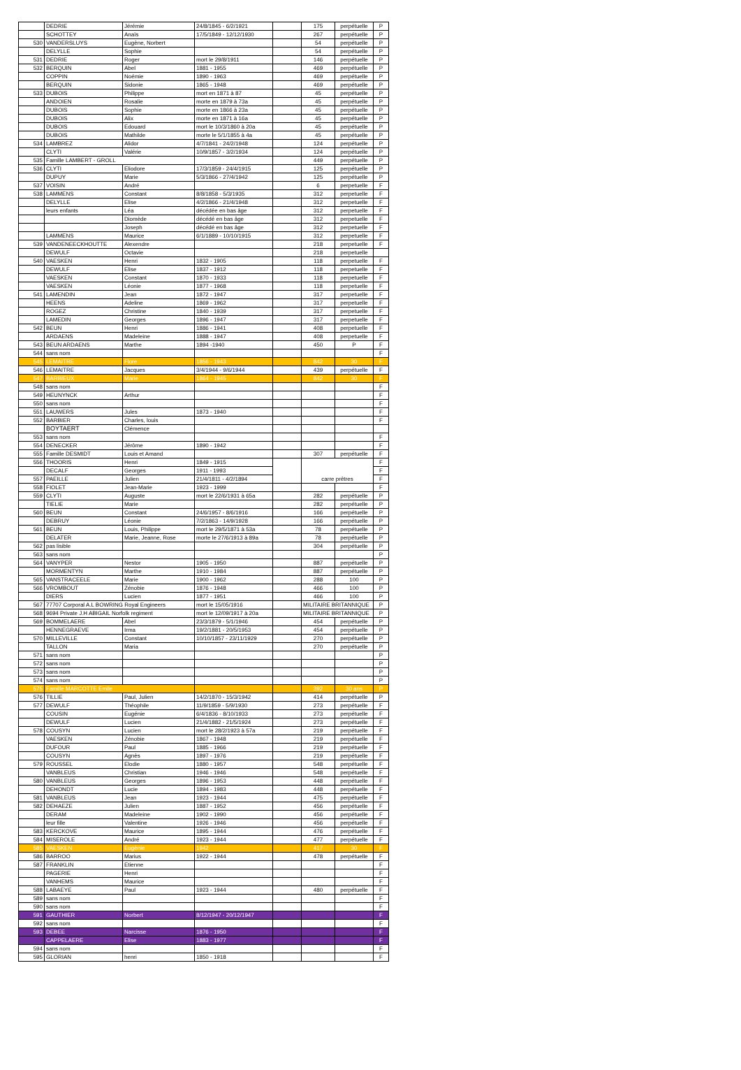| | DEDRIE | Jérémie | 24/8/1845 - 6/2/1921 | | 175 | perpétuelle | P |
| | SCHOTTEY | Anaïs | 17/5/1849 - 12/12/1930 | | 267 | perpétuelle | P |
| 530 | VANDERSLUYS | Eugène, Norbert | | | 54 | perpétuelle | P |
| | DELYLLE | Sophie | | | 54 | perpétuelle | P |
| 531 | DEDRIE | Roger | mort le 29/8/1911 | | 146 | perpétuelle | P |
| 532 | BERQUIN | Abel | 1881 - 1955 | | 469 | perpétuelle | P |
| | COPPIN | Noémie | 1890 - 1963 | | 469 | perpétuelle | P |
| | BERQUIN | Sidonie | 1865 - 1948 | | 469 | perpétuelle | P |
| 533 | DUBOIS | Philippe | mort en 1871 à 87 | | 45 | perpétuelle | P |
| | ANDOIEN | Rosalie | morte en 1879 à 73a | | 45 | perpétuelle | P |
| | DUBOIS | Sophie | morte en 1866 à 23a | | 45 | perpétuelle | P |
| | DUBOIS | Alix | morte en 1871 à 16a | | 45 | perpétuelle | P |
| | DUBOIS | Edouard | mort le 10/3/1860 à 20a | | 45 | perpétuelle | P |
| | DUBOIS | Mathilde | morte le 5/1/1855 à 4a | | 45 | perpétuelle | P |
| 534 | LAMBREZ | Alidor | 4/7/1841 - 24/2/1948 | | 124 | perpétuelle | P |
| | CLYTI | Valérie | 10/9/1857 - 3/2/1934 | | 124 | perpétuelle | P |
| 535 | Famille LAMBERT - GROLL | | | | 449 | perpétuelle | P |
| 536 | CLYTI | Eliodore | 17/3/1859 - 24/4/1915 | | 125 | perpétuelle | P |
| | DUPUY | Marie | 5/3/1866 - 27/4/1942 | | 125 | perpétuelle | P |
| 537 | VOISIN | André | | | 6 | perpetuelle | F |
| 538 | LAMMENS | Constant | 8/8/1858 - 5/3/1935 | | 312 | perpetuelle | F |
| | DELYLLE | Elise | 4/2/1866 - 21/4/1948 | | 312 | perpetuelle | F |
| | leurs enfants | Léa | décédée en bas âge | | 312 | perpetuelle | F |
| | | Diomède | décédé en bas âge | | 312 | perpetuelle | F |
| | | Joseph | décédé en bas âge | | 312 | perpetuelle | F |
| | LAMMENS | Maurice | 6/1/1889 - 10/10/1915 | | 312 | perpetuelle | F |
| 539 | VANDENEECKHOUTTE | Alexendre | | | 218 | perpetuelle | F |
| | DEWULF | Octavie | | | 218 | perpetuelle | |
| 540 | VAESKEN | Henri | 1832 - 1905 | | 118 | perpetuelle | F |
| | DEWULF | Elise | 1837 - 1912 | | 118 | perpetuelle | F |
| | VAESKEN | Constant | 1870 - 1933 | | 118 | perpetuelle | F |
| | VAESKEN | Léonie | 1877 - 1968 | | 118 | perpetuelle | F |
| 541 | LAMENDIN | Jean | 1872 - 1947 | | 317 | perpetuelle | F |
| | HEENS | Adeline | 1869 - 1962 | | 317 | perpetuelle | F |
| | ROGEZ | Christine | 1840 - 1939 | | 317 | perpetuelle | F |
| | LAMEDIN | Georges | 1896 - 1947 | | 317 | perpetuelle | F |
| 542 | BEUN | Henri | 1886 - 1941 | | 408 | perpetuelle | F |
| | ARDAENS | Madeleine | 1888 - 1947 | | 408 | perpetuelle | F |
| 543 | BEUN ARDAENS | Marthe | 1894 -1940 | | 450 | P | F |
| 544 | sans nom | | | | | | F |
| 545 | LEMAITRE | Flore | 1856 - 1943 | | 842 | 30 | F |
| 546 | LEMAITRE | Jacques | 3/4/1944 - 9/6/1944 | | 439 | perpétuelle | F |
| 547 | BARBIEUX | Marie | 1864 - 1945 | | 842 | 30 | F |
| 548 | sans nom | | | | | | F |
| 549 | HEUNYNCK | Arthur | | | | | F |
| 550 | sans nom | | | | | | F |
| 551 | LAUWERS | Jules | 1873 - 1940 | | | | F |
| 552 | BARBIER | Charles, louis | | | | | F |
| | BOYTAERT | Clémence | | | | | |
| 553 | sans nom | | | | | | F |
| 554 | DENECKER | Jérôme | 1890 - 1942 | | | | F |
| 555 | Famille DESMIDT | Louis et Amand | | | 307 | perpétuelle | F |
| 556 | THOORIS | Henri | 1849 - 1915 | | carre prêtres | | F |
| | DECALF | Georges | 1911 - 1993 | | | | F |
| 557 | PAEILLE | Julien | 21/4/1811 - 4/2/1894 | | | | F |
| 558 | FIOLET | Jean-Marie | 1923 - 1999 | | | | F |
| 559 | CLYTI | Auguste | mort le 22/6/1931 à 65a | | 282 | perpétuelle | P |
| | TIELIE | Marie | | | 282 | perpétuelle | P |
| 560 | BEUN | Constant | 24/6/1957 - 8/6/1916 | | 166 | perpétuelle | P |
| | DEBRUY | Léonie | 7/2/1863 - 14/9/1928 | | 166 | perpétuelle | P |
| 561 | BEUN | Louis, Philippe | mort le 29/5/1871 à 53a | | 78 | perpétuelle | P |
| | DELATER | Marie, Jeanne, Rose | morte le 27/6/1913 à 89a | | 78 | perpétuelle | P |
| 562 | pas lisible | | | | 304 | perpétuelle | P |
| 563 | sans nom | | | | | | P |
| 564 | VANYPER | Nestor | 1905 - 1950 | | 887 | perpétuelle | P |
| | MORMENTYN | Marthe | 1910 - 1984 | | 887 | perpétuelle | P |
| 565 | VANSTRACEELE | Marie | 1900 - 1962 | | 288 | 100 | P |
| 566 | VROMBOUT | Zénobie | 1876 - 1948 | | 466 | 100 | P |
| | DIERS | Lucien | 1877 - 1951 | | 466 | 100 | P |
| 567 | 77707 Corporal A.L BOWRING Royal Engineers | | mort le 15/05/1916 | | MILITAIRE BRITANNIQUE | | P |
| 568 | 9694 Private J.H ABIGAIL Norfolk regiment | | mort le 12/09/1917 à 20a | | MILITAIRE BRITANNIQUE | | P |
| 569 | BOMMELAERE | Abel | 23/3/1879 - 5/1/1946 | | 454 | perpétuelle | P |
| | HENNEGRAEVE | Irma | 19/2/1881 - 20/5/1953 | | 454 | perpétuelle | P |
| 570 | MILLEVILLE | Constant | 10/10/1857 - 23/11/1929 | | 270 | perpétuelle | P |
| | TALLON | Maria | | | 270 | perpétuelle | P |
| 571 | sans nom | | | | | | P |
| 572 | sans nom | | | | | | P |
| 573 | sans nom | | | | | | P |
| 574 | sans nom | | | | | | P |
| 575 | Famille MARCOTTE Emile | | | | 392 | 30 ans | P |
| 576 | TILLIE | Paul, Julien | 14/2/1870 - 15/3/1942 | | 414 | perpétuelle | P |
| 577 | DEWULF | Théophile | 11/9/1859 - 5/9/1930 | | 273 | perpétuelle | F |
| | COUSIN | Eugénie | 6/4/1836 - 8/10/1933 | | 273 | perpétuelle | F |
| | DEWULF | Lucien | 21/4/1882 - 21/5/1924 | | 273 | perpétuelle | F |
| 578 | COUSYN | Lucien | mort le 28/2/1923 à 57a | | 219 | perpétuelle | F |
| | VAESKEN | Zénobie | 1867 - 1948 | | 219 | perpétuelle | F |
| | DUFOUR | Paul | 1885 - 1966 | | 219 | perpétuelle | F |
| | COUSYN | Agnès | 1897 - 1976 | | 219 | perpétuelle | F |
| 579 | ROUSSEL | Elodie | 1880 - 1957 | | 548 | perpétuelle | F |
| | VANBLEUS | Christian | 1946 - 1946 | | 548 | perpétuelle | F |
| 580 | VANBLEUS | Georges | 1896 - 1953 | | 448 | perpétuelle | F |
| | DEHONDT | Lucie | 1894 - 1983 | | 448 | perpétuelle | F |
| 581 | VANBLEUS | Jean | 1923 - 1944 | | 475 | perpétuelle | F |
| 582 | DEHAEZE | Julien | 1887 - 1952 | | 456 | perpétuelle | F |
| | DERAM | Madeleine | 1902 - 1990 | | 456 | perpétuelle | F |
| | leur fille | Valentine | 1926 - 1946 | | 456 | perpétuelle | F |
| 583 | KERCKOVE | Maurice | 1895 - 1944 | | 476 | perpétuelle | F |
| 584 | MISEROLE | André | 1923 - 1944 | | 477 | perpétuelle | F |
| 585 | VAESKEN | Eugènie | 1942 | | 417 | 30 | F |
| 586 | BARROO | Marius | 1922 - 1944 | | 478 | perpétuelle | F |
| 587 | FRANKLIN | Etienne | | | | | F |
| | PAGERIE | Henri | | | | | F |
| | VANHEMS | Maurice | | | | | F |
| 588 | LABAEYE | Paul | 1923 - 1944 | | 480 | perpétuelle | F |
| 589 | sans nom | | | | | | F |
| 590 | sans nom | | | | | | F |
| 591 | GAUTHIER | Norbert | 8/12/1947 - 20/12/1947 | | | | F |
| 592 | sans nom | | | | | | F |
| 593 | DEBEE | Narcisse | 1876 - 1950 | | | | F |
| | CAPPELAERE | Elise | 1883 - 1977 | | | | F |
| 594 | sans nom | | | | | | F |
| 595 | GLORIAN | henri | 1850 - 1918 | | | | F |